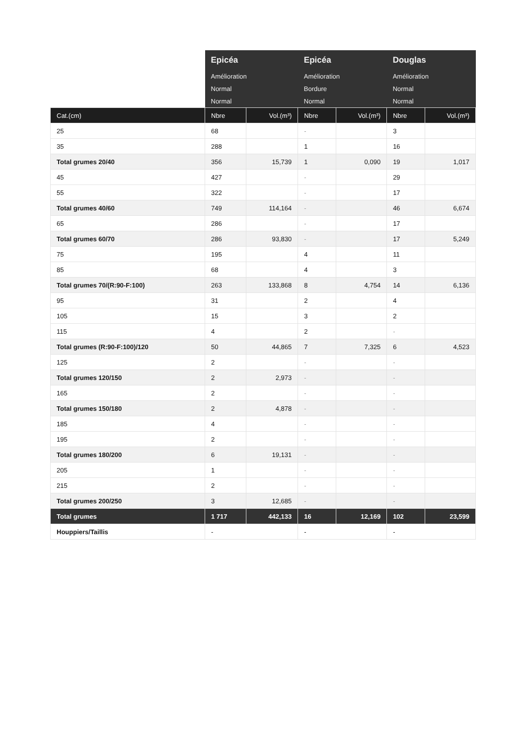| | Epicéa | | Epicéa | | Douglas | |
| --- | --- | --- | --- | --- | --- | --- |
| | Amélioration | | Amélioration | | Amélioration | |
| | Normal | | Bordure | | Normal | |
| | Normal | | Normal | | Normal | |
| Cat.(cm) | Nbre | Vol.(m³) | Nbre | Vol.(m³) | Nbre | Vol.(m³) |
| 25 | 68 | | - | | 3 | |
| 35 | 288 | | 1 | | 16 | |
| Total grumes 20/40 | 356 | 15,739 | 1 | 0,090 | 19 | 1,017 |
| 45 | 427 | | - | | 29 | |
| 55 | 322 | | - | | 17 | |
| Total grumes 40/60 | 749 | 114,164 | - | | 46 | 6,674 |
| 65 | 286 | | - | | 17 | |
| Total grumes 60/70 | 286 | 93,830 | - | | 17 | 5,249 |
| 75 | 195 | | 4 | | 11 | |
| 85 | 68 | | 4 | | 3 | |
| Total grumes 70/(R:90-F:100) | 263 | 133,868 | 8 | 4,754 | 14 | 6,136 |
| 95 | 31 | | 2 | | 4 | |
| 105 | 15 | | 3 | | 2 | |
| 115 | 4 | | 2 | | - | |
| Total grumes (R:90-F:100)/120 | 50 | 44,865 | 7 | 7,325 | 6 | 4,523 |
| 125 | 2 | | - | | - | |
| Total grumes 120/150 | 2 | 2,973 | - | | - | |
| 165 | 2 | | - | | - | |
| Total grumes 150/180 | 2 | 4,878 | - | | - | |
| 185 | 4 | | - | | - | |
| 195 | 2 | | - | | - | |
| Total grumes 180/200 | 6 | 19,131 | - | | - | |
| 205 | 1 | | - | | - | |
| 215 | 2 | | - | | - | |
| Total grumes 200/250 | 3 | 12,685 | - | | - | |
| Total grumes | 1 717 | 442,133 | 16 | 12,169 | 102 | 23,599 |
| Houppiers/Taillis | - | | - | | - | |